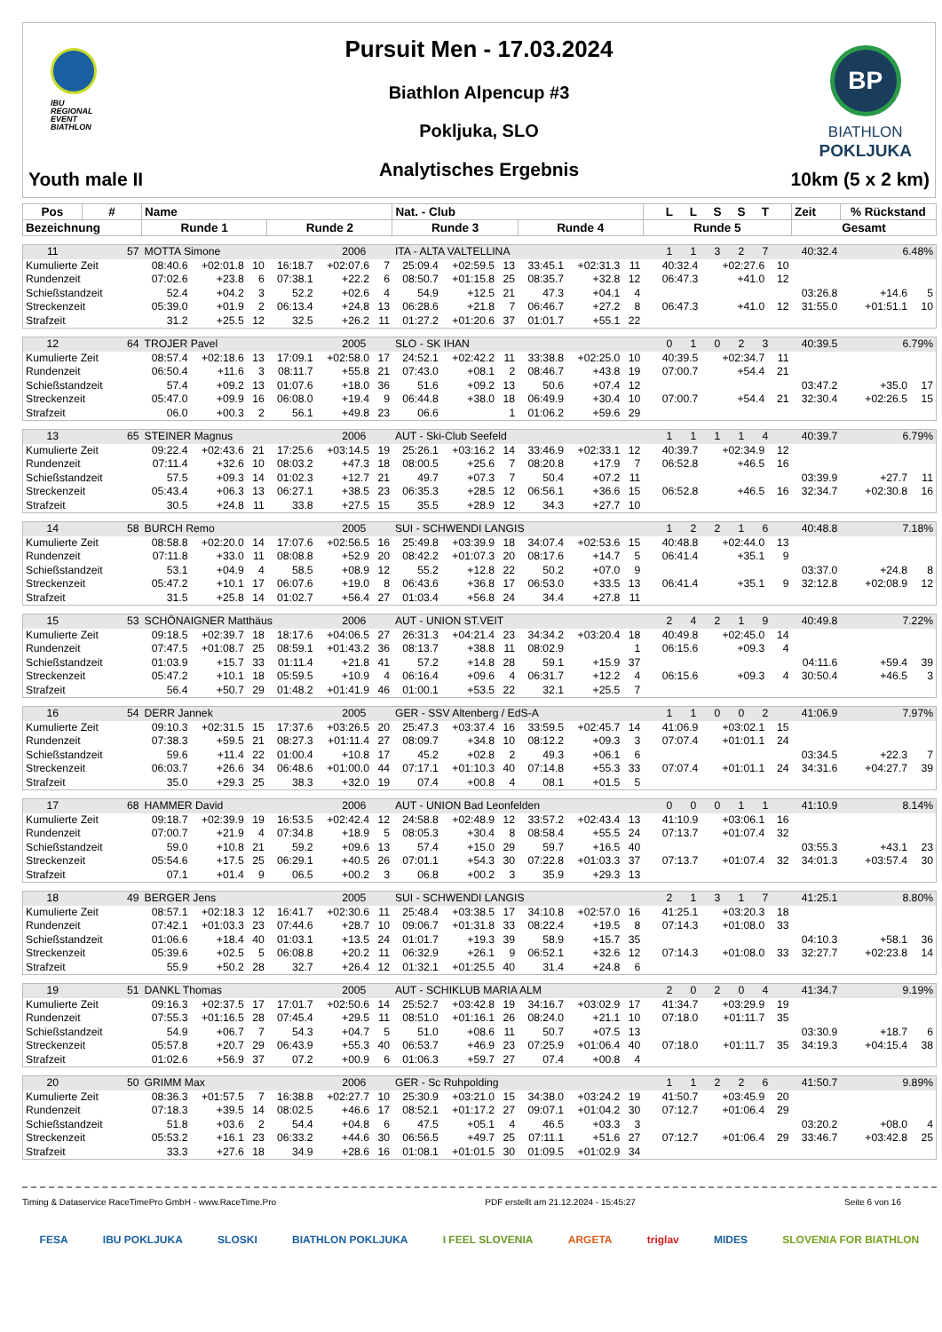IBU
REGIONAL
EVENT
BIATHLON
Youth male II
Pursuit Men - 17.03.2024
Biathlon Alpencup #3
Pokljuka, SLO
Analytisches Ergebnis
BP
BIATHLON
POKLJUKA
10km (5 x 2 km)
| Pos | # | Name | | | | | | Nat. - Club | | | | | | L L S S T | | | Zeit | % Rückstand | |
| --- | --- | --- | --- | --- | --- | --- | --- | --- | --- | --- | --- | --- | --- | --- | --- | --- | --- | --- | --- |
| Bezeichnung | | Runde 1 | | | Runde 2 | | | Runde 3 | | | Runde 4 | | | Runde 5 | | | Gesamt | | |
| 11 | 57 | MOTTA Simone | | | | 2006 | | ITA - ALTA VALTELLINA | | | | | | 1 1 3 2 7 | | | 40:32.4 | 6.48% | |
| Kumulierte Zeit | | 08:40.6 | +02:01.8 | 10 | 16:18.7 | +02:07.6 | 7 | 25:09.4 | +02:59.5 | 13 | 33:45.1 | +02:31.3 | 11 | 40:32.4 | +02:27.6 | 10 | | | |
| Rundenzeit | | 07:02.6 | +23.8 | 6 | 07:38.1 | +22.2 | 6 | 08:50.7 | +01:15.8 | 25 | 08:35.7 | +32.8 | 12 | 06:47.3 | +41.0 | 12 | | | |
| Schießstandzeit | | 52.4 | +04.2 | 3 | 52.2 | +02.6 | 4 | 54.9 | +12.5 | 21 | 47.3 | +04.1 | 4 | | | | 03:26.8 | +14.6 | 5 |
| Streckenzeit | | 05:39.0 | +01.9 | 2 | 06:13.4 | +24.8 | 13 | 06:28.6 | +21.8 | 7 | 06:46.7 | +27.2 | 8 | 06:47.3 | +41.0 | 12 | 31:55.0 | +01:51.1 | 10 |
| Strafzeit | | 31.2 | +25.5 | 12 | 32.5 | +26.2 | 11 | 01:27.2 | +01:20.6 | 37 | 01:01.7 | +55.1 | 22 | | | | | | |
| 12 | 64 | TROJER Pavel | | | | 2005 | | SLO - SK IHAN | | | | | | 0 1 0 2 3 | | | 40:39.5 | 6.79% | |
| Kumulierte Zeit | | 08:57.4 | +02:18.6 | 13 | 17:09.1 | +02:58.0 | 17 | 24:52.1 | +02:42.2 | 11 | 33:38.8 | +02:25.0 | 10 | 40:39.5 | +02:34.7 | 11 | | | |
| Rundenzeit | | 06:50.4 | +11.6 | 3 | 08:11.7 | +55.8 | 21 | 07:43.0 | +08.1 | 2 | 08:46.7 | +43.8 | 19 | 07:00.7 | +54.4 | 21 | | | |
| Schießstandzeit | | 57.4 | +09.2 | 13 | 01:07.6 | +18.0 | 36 | 51.6 | +09.2 | 13 | 50.6 | +07.4 | 12 | | | | 03:47.2 | +35.0 | 17 |
| Streckenzeit | | 05:47.0 | +09.9 | 16 | 06:08.0 | +19.4 | 9 | 06:44.8 | +38.0 | 18 | 06:49.9 | +30.4 | 10 | 07:00.7 | +54.4 | 21 | 32:30.4 | +02:26.5 | 15 |
| Strafzeit | | 06.0 | +00.3 | 2 | 56.1 | +49.8 | 23 | 06.6 | | 1 | 01:06.2 | +59.6 | 29 | | | | | | |
| 13 | 65 | STEINER Magnus | | | | 2006 | | AUT - Ski-Club Seefeld | | | | | | 1 1 1 1 4 | | | 40:39.7 | 6.79% | |
| Kumulierte Zeit | | 09:22.4 | +02:43.6 | 21 | 17:25.6 | +03:14.5 | 19 | 25:26.1 | +03:16.2 | 14 | 33:46.9 | +02:33.1 | 12 | 40:39.7 | +02:34.9 | 12 | | | |
| Rundenzeit | | 07:11.4 | +32.6 | 10 | 08:03.2 | +47.3 | 18 | 08:00.5 | +25.6 | 7 | 08:20.8 | +17.9 | 7 | 06:52.8 | +46.5 | 16 | | | |
| Schießstandzeit | | 57.5 | +09.3 | 14 | 01:02.3 | +12.7 | 21 | 49.7 | +07.3 | 7 | 50.4 | +07.2 | 11 | | | | 03:39.9 | +27.7 | 11 |
| Streckenzeit | | 05:43.4 | +06.3 | 13 | 06:27.1 | +38.5 | 23 | 06:35.3 | +28.5 | 12 | 06:56.1 | +36.6 | 15 | 06:52.8 | +46.5 | 16 | 32:34.7 | +02:30.8 | 16 |
| Strafzeit | | 30.5 | +24.8 | 11 | 33.8 | +27.5 | 15 | 35.5 | +28.9 | 12 | 34.3 | +27.7 | 10 | | | | | | |
| 14 | 58 | BURCH Remo | | | | 2005 | | SUI - SCHWENDI LANGIS | | | | | | 1 2 2 1 6 | | | 40:48.8 | 7.18% | |
| Kumulierte Zeit | | 08:58.8 | +02:20.0 | 14 | 17:07.6 | +02:56.5 | 16 | 25:49.8 | +03:39.9 | 18 | 34:07.4 | +02:53.6 | 15 | 40:48.8 | +02:44.0 | 13 | | | |
| Rundenzeit | | 07:11.8 | +33.0 | 11 | 08:08.8 | +52.9 | 20 | 08:42.2 | +01:07.3 | 20 | 08:17.6 | +14.7 | 5 | 06:41.4 | +35.1 | 9 | | | |
| Schießstandzeit | | 53.1 | +04.9 | 4 | 58.5 | +08.9 | 12 | 55.2 | +12.8 | 22 | 50.2 | +07.0 | 9 | | | | 03:37.0 | +24.8 | 8 |
| Streckenzeit | | 05:47.2 | +10.1 | 17 | 06:07.6 | +19.0 | 8 | 06:43.6 | +36.8 | 17 | 06:53.0 | +33.5 | 13 | 06:41.4 | +35.1 | 9 | 32:12.8 | +02:08.9 | 12 |
| Strafzeit | | 31.5 | +25.8 | 14 | 01:02.7 | +56.4 | 27 | 01:03.4 | +56.8 | 24 | 34.4 | +27.8 | 11 | | | | | | |
| 15 | 53 | SCHÖNAIGNER Matthäus | | | | 2006 | | AUT - UNION ST.VEIT | | | | | | 2 4 2 1 9 | | | 40:49.8 | 7.22% | |
| Kumulierte Zeit | | 09:18.5 | +02:39.7 | 18 | 18:17.6 | +04:06.5 | 27 | 26:31.3 | +04:21.4 | 23 | 34:34.2 | +03:20.4 | 18 | 40:49.8 | +02:45.0 | 14 | | | |
| Rundenzeit | | 07:47.5 | +01:08.7 | 25 | 08:59.1 | +01:43.2 | 36 | 08:13.7 | +38.8 | 11 | 08:02.9 | | 1 | 06:15.6 | +09.3 | 4 | | | |
| Schießstandzeit | | 01:03.9 | +15.7 | 33 | 01:11.4 | +21.8 | 41 | 57.2 | +14.8 | 28 | 59.1 | +15.9 | 37 | | | | 04:11.6 | +59.4 | 39 |
| Streckenzeit | | 05:47.2 | +10.1 | 18 | 05:59.5 | +10.9 | 4 | 06:16.4 | +09.6 | 4 | 06:31.7 | +12.2 | 4 | 06:15.6 | +09.3 | 4 | 30:50.4 | +46.5 | 3 |
| Strafzeit | | 56.4 | +50.7 | 29 | 01:48.2 | +01:41.9 | 46 | 01:00.1 | +53.5 | 22 | 32.1 | +25.5 | 7 | | | | | | |
| 16 | 54 | DERR Jannek | | | | 2005 | | GER - SSV Altenberg / EdS-A | | | | | | 1 1 0 0 2 | | | 41:06.9 | 7.97% | |
| Kumulierte Zeit | | 09:10.3 | +02:31.5 | 15 | 17:37.6 | +03:26.5 | 20 | 25:47.3 | +03:37.4 | 16 | 33:59.5 | +02:45.7 | 14 | 41:06.9 | +03:02.1 | 15 | | | |
| Rundenzeit | | 07:38.3 | +59.5 | 21 | 08:27.3 | +01:11.4 | 27 | 08:09.7 | +34.8 | 10 | 08:12.2 | +09.3 | 3 | 07:07.4 | +01:01.1 | 24 | | | |
| Schießstandzeit | | 59.6 | +11.4 | 22 | 01:00.4 | +10.8 | 17 | 45.2 | +02.8 | 2 | 49.3 | +06.1 | 6 | | | | 03:34.5 | +22.3 | 7 |
| Streckenzeit | | 06:03.7 | +26.6 | 34 | 06:48.6 | +01:00.0 | 44 | 07:17.1 | +01:10.3 | 40 | 07:14.8 | +55.3 | 33 | 07:07.4 | +01:01.1 | 24 | 34:31.6 | +04:27.7 | 39 |
| Strafzeit | | 35.0 | +29.3 | 25 | 38.3 | +32.0 | 19 | 07.4 | +00.8 | 4 | 08.1 | +01.5 | 5 | | | | | | |
| 17 | 68 | HAMMER David | | | | 2006 | | AUT - UNION Bad Leonfelden | | | | | | 0 0 0 1 1 | | | 41:10.9 | 8.14% | |
| Kumulierte Zeit | | 09:18.7 | +02:39.9 | 19 | 16:53.5 | +02:42.4 | 12 | 24:58.8 | +02:48.9 | 12 | 33:57.2 | +02:43.4 | 13 | 41:10.9 | +03:06.1 | 16 | | | |
| Rundenzeit | | 07:00.7 | +21.9 | 4 | 07:34.8 | +18.9 | 5 | 08:05.3 | +30.4 | 8 | 08:58.4 | +55.5 | 24 | 07:13.7 | +01:07.4 | 32 | | | |
| Schießstandzeit | | 59.0 | +10.8 | 21 | 59.2 | +09.6 | 13 | 57.4 | +15.0 | 29 | 59.7 | +16.5 | 40 | | | | 03:55.3 | +43.1 | 23 |
| Streckenzeit | | 05:54.6 | +17.5 | 25 | 06:29.1 | +40.5 | 26 | 07:01.1 | +54.3 | 30 | 07:22.8 | +01:03.3 | 37 | 07:13.7 | +01:07.4 | 32 | 34:01.3 | +03:57.4 | 30 |
| Strafzeit | | 07.1 | +01.4 | 9 | 06.5 | +00.2 | 3 | 06.8 | +00.2 | 3 | 35.9 | +29.3 | 13 | | | | | | |
| 18 | 49 | BERGER Jens | | | | 2005 | | SUI - SCHWENDI LANGIS | | | | | | 2 1 3 1 7 | | | 41:25.1 | 8.80% | |
| Kumulierte Zeit | | 08:57.1 | +02:18.3 | 12 | 16:41.7 | +02:30.6 | 11 | 25:48.4 | +03:38.5 | 17 | 34:10.8 | +02:57.0 | 16 | 41:25.1 | +03:20.3 | 18 | | | |
| Rundenzeit | | 07:42.1 | +01:03.3 | 23 | 07:44.6 | +28.7 | 10 | 09:06.7 | +01:31.8 | 33 | 08:22.4 | +19.5 | 8 | 07:14.3 | +01:08.0 | 33 | | | |
| Schießstandzeit | | 01:06.6 | +18.4 | 40 | 01:03.1 | +13.5 | 24 | 01:01.7 | +19.3 | 39 | 58.9 | +15.7 | 35 | | | | 04:10.3 | +58.1 | 36 |
| Streckenzeit | | 05:39.6 | +02.5 | 5 | 06:08.8 | +20.2 | 11 | 06:32.9 | +26.1 | 9 | 06:52.1 | +32.6 | 12 | 07:14.3 | +01:08.0 | 33 | 32:27.7 | +02:23.8 | 14 |
| Strafzeit | | 55.9 | +50.2 | 28 | 32.7 | +26.4 | 12 | 01:32.1 | +01:25.5 | 40 | 31.4 | +24.8 | 6 | | | | | | |
| 19 | 51 | DANKL Thomas | | | | 2005 | | AUT - SCHIKLUB MARIA ALM | | | | | | 2 0 2 0 4 | | | 41:34.7 | 9.19% | |
| Kumulierte Zeit | | 09:16.3 | +02:37.5 | 17 | 17:01.7 | +02:50.6 | 14 | 25:52.7 | +03:42.8 | 19 | 34:16.7 | +03:02.9 | 17 | 41:34.7 | +03:29.9 | 19 | | | |
| Rundenzeit | | 07:55.3 | +01:16.5 | 28 | 07:45.4 | +29.5 | 11 | 08:51.0 | +01:16.1 | 26 | 08:24.0 | +21.1 | 10 | 07:18.0 | +01:11.7 | 35 | | | |
| Schießstandzeit | | 54.9 | +06.7 | 7 | 54.3 | +04.7 | 5 | 51.0 | +08.6 | 11 | 50.7 | +07.5 | 13 | | | | 03:30.9 | +18.7 | 6 |
| Streckenzeit | | 05:57.8 | +20.7 | 29 | 06:43.9 | +55.3 | 40 | 06:53.7 | +46.9 | 23 | 07:25.9 | +01:06.4 | 40 | 07:18.0 | +01:11.7 | 35 | 34:19.3 | +04:15.4 | 38 |
| Strafzeit | | 01:02.6 | +56.9 | 37 | 07.2 | +00.9 | 6 | 01:06.3 | +59.7 | 27 | 07.4 | +00.8 | 4 | | | | | | |
| 20 | 50 | GRIMM Max | | | | 2006 | | GER - Sc Ruhpolding | | | | | | 1 1 2 2 6 | | | 41:50.7 | 9.89% | |
| Kumulierte Zeit | | 08:36.3 | +01:57.5 | 7 | 16:38.8 | +02:27.7 | 10 | 25:30.9 | +03:21.0 | 15 | 34:38.0 | +03:24.2 | 19 | 41:50.7 | +03:45.9 | 20 | | | |
| Rundenzeit | | 07:18.3 | +39.5 | 14 | 08:02.5 | +46.6 | 17 | 08:52.1 | +01:17.2 | 27 | 09:07.1 | +01:04.2 | 30 | 07:12.7 | +01:06.4 | 29 | | | |
| Schießstandzeit | | 51.8 | +03.6 | 2 | 54.4 | +04.8 | 6 | 47.5 | +05.1 | 4 | 46.5 | +03.3 | 3 | | | | 03:20.2 | +08.0 | 4 |
| Streckenzeit | | 05:53.2 | +16.1 | 23 | 06:33.2 | +44.6 | 30 | 06:56.5 | +49.7 | 25 | 07:11.1 | +51.6 | 27 | 07:12.7 | +01:06.4 | 29 | 33:46.7 | +03:42.8 | 25 |
| Strafzeit | | 33.3 | +27.6 | 18 | 34.9 | +28.6 | 16 | 01:08.1 | +01:01.5 | 30 | 01:09.5 | +01:02.9 | 34 | | | | | | |
Timing & Dataservice RaceTimePro GmbH - www.RaceTime.Pro PDF erstellt am 21.12.2024 - 15:45:27 Seite 6 von 16
FESA IBU POKLJUKA SLOSKI BIATHLON POKLJUKA I FEEL SLOVENIA ARGETA triglav MIDES SLOVENIA FOR BIATHLON